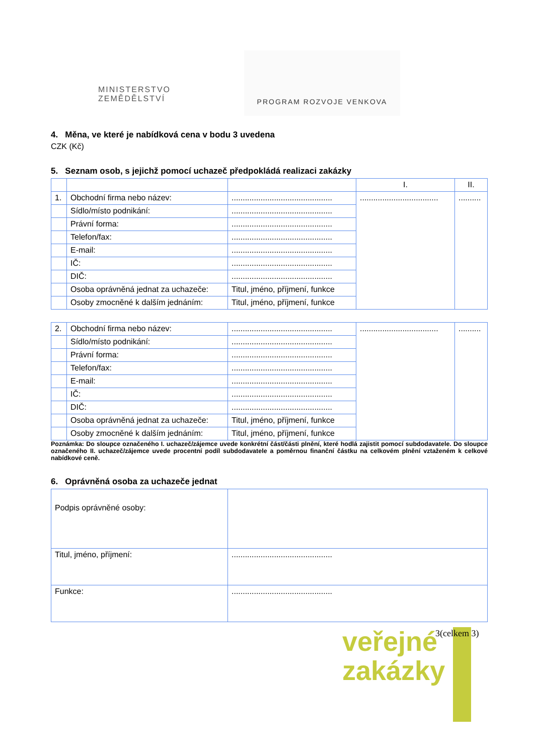MINISTERSTVO ZEMĚDĚLSTVÍ
PROGRAM ROZVOJE VENKOVA
4. Měna, ve které je nabídková cena v bodu 3 uvedena
CZK (Kč)
5. Seznam osob, s jejichž pomocí uchazeč předpokládá realizaci zakázky
| | | | I. | II. |
| 1. | Obchodní firma nebo název: | ............................................. | ................................... | .......... |
| | Sídlo/místo podnikání: | ............................................. | | |
| | Právní forma: | ............................................. | | |
| | Telefon/fax: | ............................................. | | |
| | E-mail: | ............................................. | | |
| | IČ: | ............................................. | | |
| | DIČ: | ............................................. | | |
| | Osoba oprávněná jednat za uchazeče: | Titul, jméno, příjmení, funkce | | |
| | Osoby zmocněné k dalším jednáním: | Titul, jméno, příjmení, funkce | | |
| 2. | Obchodní firma nebo název: | ............................................. | ................................... | .......... |
| | Sídlo/místo podnikání: | ............................................. | | |
| | Právní forma: | ............................................. | | |
| | Telefon/fax: | ............................................. | | |
| | E-mail: | ............................................. | | |
| | IČ: | ............................................. | | |
| | DIČ: | ............................................. | | |
| | Osoba oprávněná jednat za uchazeče: | Titul, jméno, příjmení, funkce | | |
| | Osoby zmocněné k dalším jednáním: | Titul, jméno, příjmení, funkce | | |
Poznámka: Do sloupce označeného I. uchazeč/zájemce uvede konkrétní část/části plnění, které hodlá zajistit pomocí subdodavatele. Do sloupce označeného II. uchazeč/zájemce uvede procentní podíl subdodavatele a poměrnou finanční částku na celkovém plnění vztaženém k celkové nabídkové ceně.
6. Oprávněná osoba za uchazeče jednat
| Podpis oprávněné osoby: | |
| Titul, jméno, příjmení: | ............................................. |
| Funkce: | ............................................. |
veřejné
zakázky
3(celkem 3)